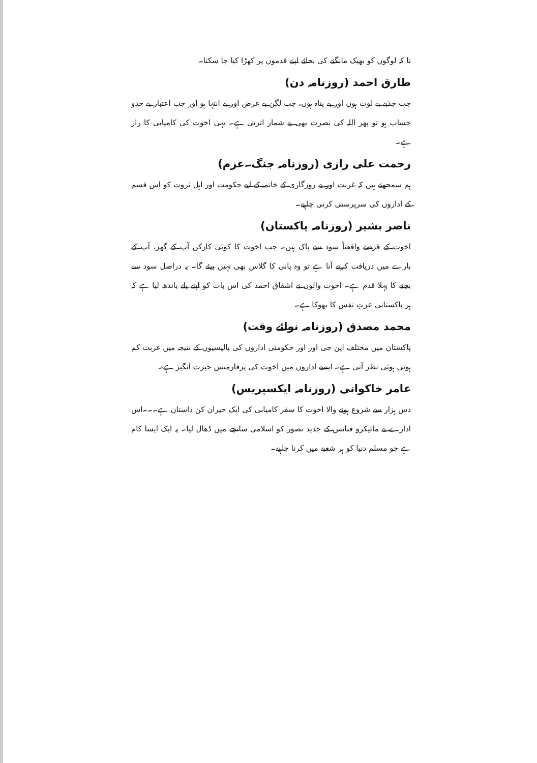تا کہ لوگوں کو بھیک مانگنے کی بجائے اپنے قدموں پر کھڑا کیا جا سکتا۔
طارق احمد (روزنامہ دن)
جب جذبے بے لوث ہوں اور بے پناہ ہوں، جب لگن بے غرض اور بے انتہا ہو اور جب اعتبار بے حدو حساب ہو تو پھر اللہ کی نصرت بھی بے شمار اترتی ہے۔ یہی اخوت کی کامیابی کا راز ہے۔
رحمت علی رازی (روزنامہ جنگ۔عزم)
ہم سمجھتے ہیں کہ غربت اور بے روزگاری کے خاتمہ کے لیے حکومت اور اہل ثروت کو اس قسم کے اداروں کی سرپرستی کرنی چاہیے۔
ناصر بشیر (روزنامہ پاکستان)
اخوت کے قرضے واقعتاً سود سے پاک ہیں۔ جب اخوت کا کوئی کارکن آپ کے گھر، آپ کے بارے میں دریافت کرنے آتا ہے تو وہ پانی کا گلاس بھی نہیں پیئے گا۔ یہ دراصل سود سے بچنے کا پہلا قدم ہے۔ اخوت والوں نے اشفاق احمد کی اس بات کو اپنے پلے باندھ لیا ہے کہ ہر پاکستانی عزتِ نفس کا بھوکا ہے۔
محمد مصدق (روزنامہ نوائے وقت)
پاکستان میں مختلف این جی اوز اور حکومتی اداروں کی پالیسیوں کے نتیجہ میں غربت کم ہوتی ہوئی نظر آتی ہے۔ ایسے اداروں میں اخوت کی پرفارمنس حیرت انگیز ہے۔
عامر خاکوانی (روزنامہ ایکسپریس)
دس ہزار سے شروع ہونے والا اخوت کا سفر کامیابی کی ایک حیران کن داستان ہے۔۔۔اس ادارے نے مائیکرو فنانس کے جدید تصور کو اسلامی سانچے میں ڈھال لیا۔ یہ ایک ایسا کام ہے جو مسلم دنیا کو ہر شعبے میں کرنا چاہیے۔